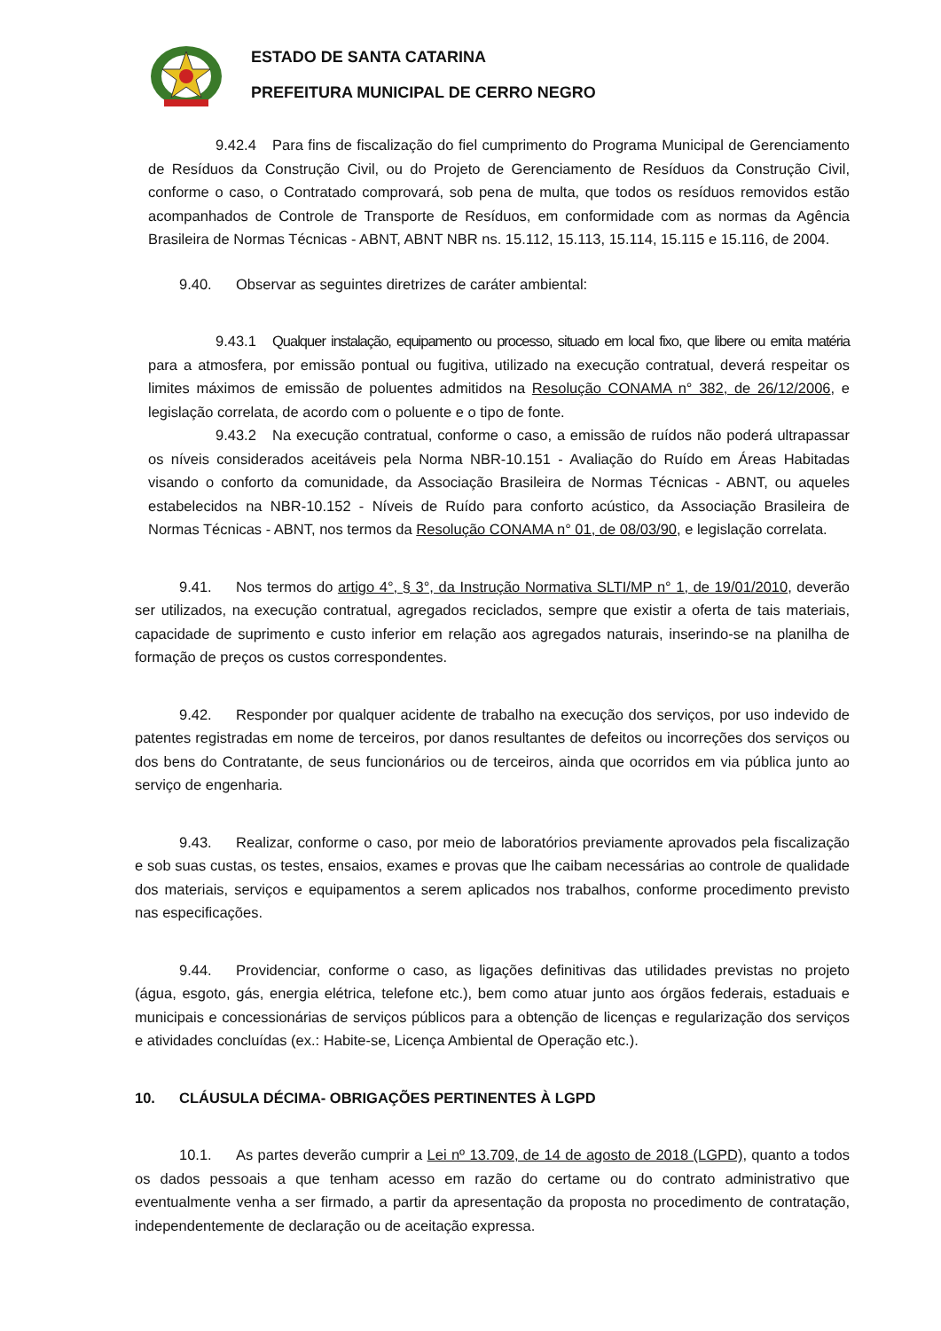ESTADO DE SANTA CATARINA
PREFEITURA MUNICIPAL DE CERRO NEGRO
9.42.4 Para fins de fiscalização do fiel cumprimento do Programa Municipal de Gerenciamento de Resíduos da Construção Civil, ou do Projeto de Gerenciamento de Resíduos da Construção Civil, conforme o caso, o Contratado comprovará, sob pena de multa, que todos os resíduos removidos estão acompanhados de Controle de Transporte de Resíduos, em conformidade com as normas da Agência Brasileira de Normas Técnicas - ABNT, ABNT NBR ns. 15.112, 15.113, 15.114, 15.115 e 15.116, de 2004.
9.40. Observar as seguintes diretrizes de caráter ambiental:
9.43.1 Qualquer instalação, equipamento ou processo, situado em local fixo, que libere ou emita matéria para a atmosfera, por emissão pontual ou fugitiva, utilizado na execução contratual, deverá respeitar os limites máximos de emissão de poluentes admitidos na Resolução CONAMA n° 382, de 26/12/2006, e legislação correlata, de acordo com o poluente e o tipo de fonte.
9.43.2 Na execução contratual, conforme o caso, a emissão de ruídos não poderá ultrapassar os níveis considerados aceitáveis pela Norma NBR-10.151 - Avaliação do Ruído em Áreas Habitadas visando o conforto da comunidade, da Associação Brasileira de Normas Técnicas - ABNT, ou aqueles estabelecidos na NBR-10.152 - Níveis de Ruído para conforto acústico, da Associação Brasileira de Normas Técnicas - ABNT, nos termos da Resolução CONAMA n° 01, de 08/03/90, e legislação correlata.
9.41. Nos termos do artigo 4°, § 3°, da Instrução Normativa SLTI/MP n° 1, de 19/01/2010, deverão ser utilizados, na execução contratual, agregados reciclados, sempre que existir a oferta de tais materiais, capacidade de suprimento e custo inferior em relação aos agregados naturais, inserindo-se na planilha de formação de preços os custos correspondentes.
9.42. Responder por qualquer acidente de trabalho na execução dos serviços, por uso indevido de patentes registradas em nome de terceiros, por danos resultantes de defeitos ou incorreções dos serviços ou dos bens do Contratante, de seus funcionários ou de terceiros, ainda que ocorridos em via pública junto ao serviço de engenharia.
9.43. Realizar, conforme o caso, por meio de laboratórios previamente aprovados pela fiscalização e sob suas custas, os testes, ensaios, exames e provas que lhe caibam necessárias ao controle de qualidade dos materiais, serviços e equipamentos a serem aplicados nos trabalhos, conforme procedimento previsto nas especificações.
9.44. Providenciar, conforme o caso, as ligações definitivas das utilidades previstas no projeto (água, esgoto, gás, energia elétrica, telefone etc.), bem como atuar junto aos órgãos federais, estaduais e municipais e concessionárias de serviços públicos para a obtenção de licenças e regularização dos serviços e atividades concluídas (ex.: Habite-se, Licença Ambiental de Operação etc.).
10. CLÁUSULA DÉCIMA- OBRIGAÇÕES PERTINENTES À LGPD
10.1. As partes deverão cumprir a Lei nº 13.709, de 14 de agosto de 2018 (LGPD), quanto a todos os dados pessoais a que tenham acesso em razão do certame ou do contrato administrativo que eventualmente venha a ser firmado, a partir da apresentação da proposta no procedimento de contratação, independentemente de declaração ou de aceitação expressa.